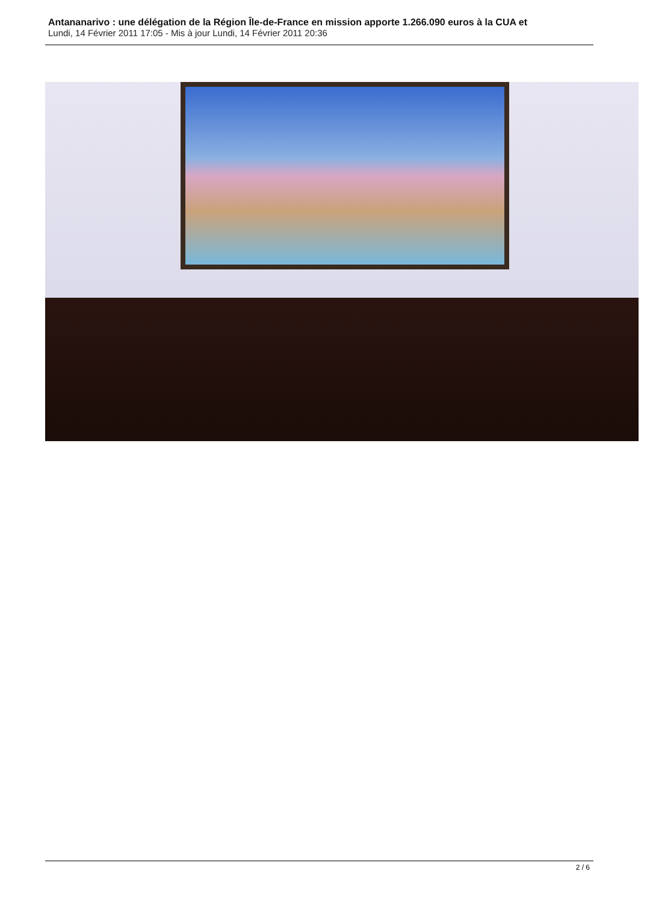Antananarivo : une délégation de la Région Île-de-France en mission apporte 1.266.090 euros à la CUA et
Lundi, 14 Février 2011 17:05 - Mis à jour Lundi, 14 Février 2011 20:36
2 / 6